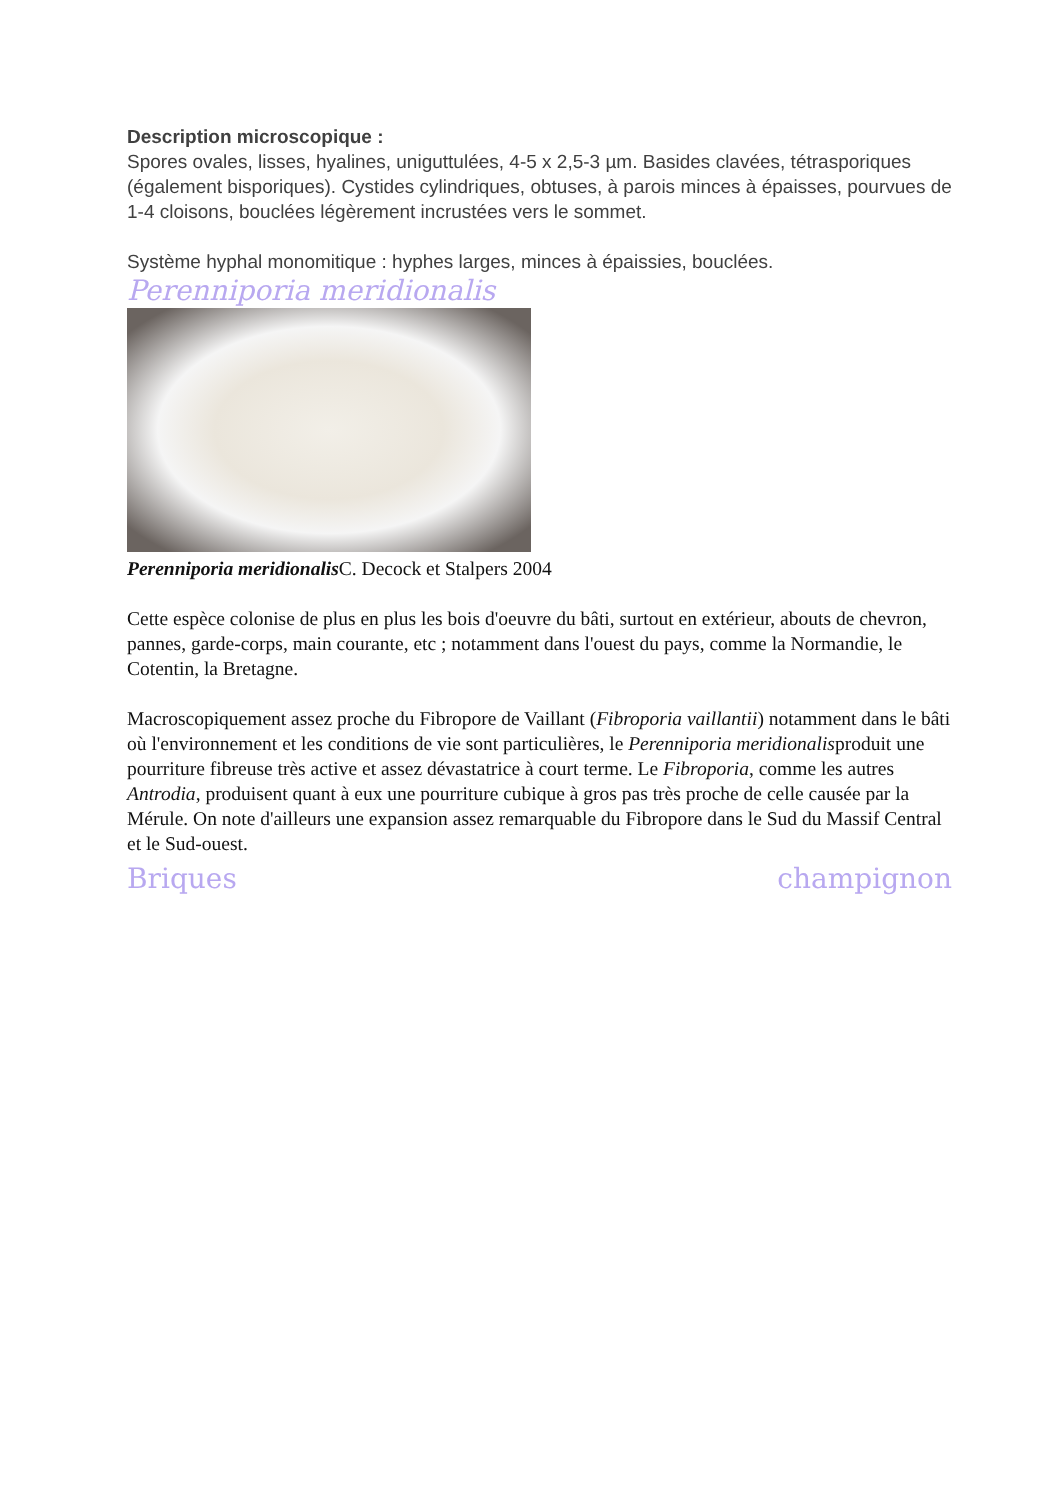Description microscopique :
Spores ovales, lisses, hyalines, uniguttulées, 4-5 x 2,5-3 µm. Basides clavées, tétrasporiques (également bisporiques). Cystides cylindriques, obtuses, à parois minces à épaisses, pourvues de 1-4 cloisons, bouclées légèrement incrustées vers le sommet.
Système hyphal monomitique : hyphes larges, minces à épaissies, bouclées.
Perenniporia meridionalis
Perenniporia meridionalis C. Decock et Stalpers 2004
Cette espèce colonise de plus en plus les bois d'oeuvre du bâti, surtout en extérieur, abouts de chevron, pannes, garde-corps, main courante, etc ; notamment dans l'ouest du pays, comme la Normandie, le Cotentin, la Bretagne.
Macroscopiquement assez proche du Fibropore de Vaillant (Fibroporia vaillantii) notamment dans le bâti où l'environnement et les conditions de vie sont particulières, le Perenniporia meridionalisproduit une pourriture fibreuse très active et assez dévastatrice à court terme. Le Fibroporia, comme les autres Antrodia, produisent quant à eux une pourriture cubique à gros pas très proche de celle causée par la Mérule. On note d'ailleurs une expansion assez remarquable du Fibropore dans le Sud du Massif Central et le Sud-ouest.
Briques champignon